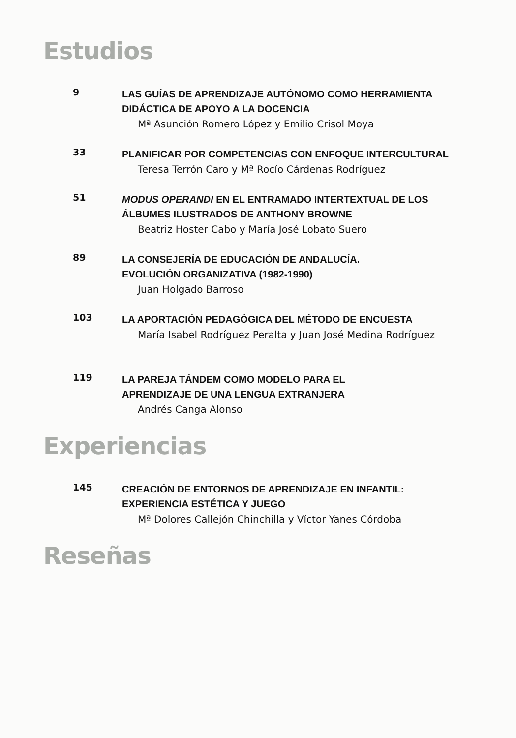Estudios
9
LAS GUÍAS DE APRENDIZAJE AUTÓNOMO COMO HERRAMIENTA
DIDÁCTICA DE APOYO A LA DOCENCIA
Mª Asunción Romero López y Emilio Crisol Moya
33
PLANIFICAR POR COMPETENCIAS CON ENFOQUE INTERCULTURAL
Teresa Terrón Caro y Mª Rocío Cárdenas Rodríguez
51
MODUS OPERANDI EN EL ENTRAMADO INTERTEXTUAL DE LOS
ÁLBUMES ILUSTRADOS DE ANTHONY BROWNE
Beatriz Hoster Cabo y María José Lobato Suero
89
LA CONSEJERÍA DE EDUCACIÓN DE ANDALUCÍA.
EVOLUCIÓN ORGANIZATIVA (1982-1990)
Juan Holgado Barroso
103
LA APORTACIÓN PEDAGÓGICA DEL MÉTODO DE ENCUESTA
María Isabel Rodríguez Peralta y Juan José Medina Rodríguez
119
LA PAREJA TÁNDEM COMO MODELO PARA EL
APRENDIZAJE DE UNA LENGUA EXTRANJERA
Andrés Canga Alonso
Experiencias
145
CREACIÓN DE ENTORNOS DE APRENDIZAJE EN INFANTIL:
EXPERIENCIA ESTÉTICA Y JUEGO
Mª Dolores Callejón Chinchilla y Víctor Yanes Córdoba
Reseñas